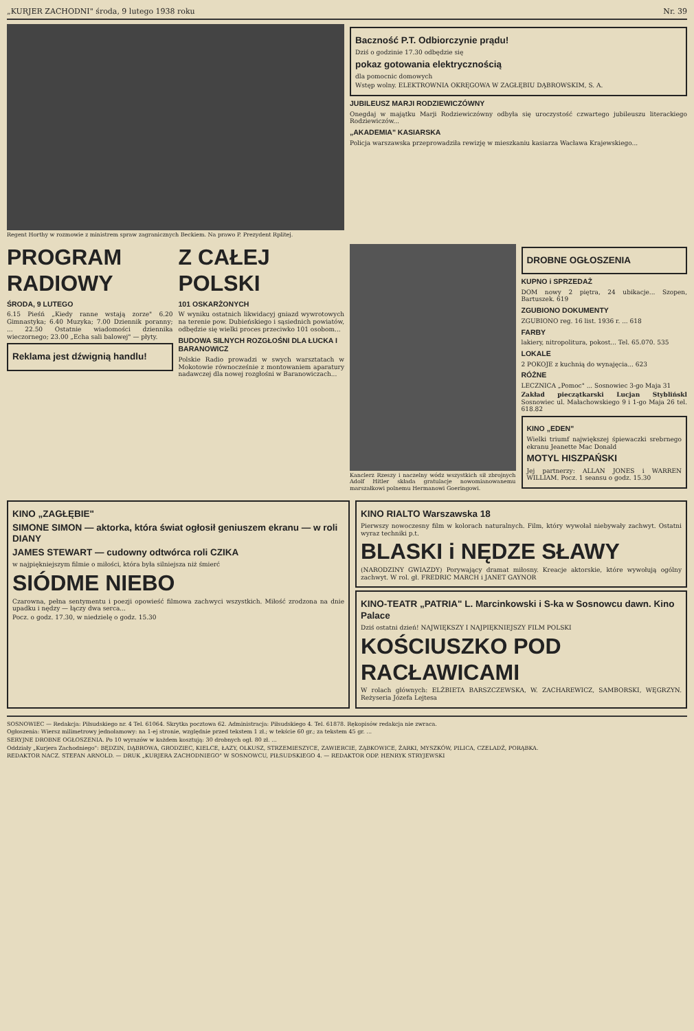„KURJER ZACHODNI" środa, 9 lutego 1938 roku Nr. 39
Regent Horthy w rozmowie z ministrem spraw zagranicznych Beckiem. Na prawo P. Prezydent Rplitej.
Baczność P.T. Odbiorczynie prądu!
Dziś o godzinie 17.30 odbędzie się
pokaz gotowania elektrycznością
dla pomocnic domowych
Wstęp wolny. ELEKTROWNIA OKRĘGOWA W ZAGŁĘBIU DĄBROWSKIM, S. A.
JUBILEUSZ MARJI RODZIEWICZÓWNY
Onegdaj w majątku Marji Rodziewiczówny odbyła się uroczystość czwartego jubileuszu literackiego Rodziewiczów...
„AKADEMIA" KASIARSKA
Policja warszawska przeprowadziła rewizję w mieszkaniu kasiarza Wacława Krajewskiego...
PROGRAM RADIOWY
ŚRODA, 9 LUTEGO
6.15 Pieśń „Kiedy ranne wstają zorze" 6.20 Gimnastyka; 6.40 Muzyka; 7.00 Dziennik poranny; ... 22.50 Ostatnie wiadomości dziennika wieczornego; 23.00 „Echa sali balowej" — płyty.
Reklama jest dźwignią handlu!
Z CAŁEJ POLSKI
101 OSKARŻONYCH
W wyniku ostatnich likwidacyj gniazd wywrotowych na terenie pow. Dubieńskiego i sąsiednich powiatów, odbędzie się wielki proces przeciwko 101 osobom...
BUDOWA SILNYCH ROZGŁOŚNI DLA ŁUCKA I BARANOWICZ
Polskie Radio prowadzi w swych warsztatach w Mokotowie równocześnie z montowaniem aparatury nadawczej dla nowej rozgłośni w Baranowiczach...
Kanclerz Rzeszy i naczelny wódz wszystkich sił zbrojnych Adolf Hitler składa gratulacje nowomianowanemu marszałkowi polnemu Hermanowi Goeringowi.
DROBNE OGŁOSZENIA
KUPNO i SPRZEDAŻ
DOM nowy 2 piętra, 24 ubikacje... Szopen, Bartuszek. 619
ZGUBIONO DOKUMENTY
ZGUBIONO reg. 16 list. 1936 r. ... 618
FARBY
lakiery, nitropolitura, pokost... Tel. 65.070. 535
LOKALE
2 POKOJE z kuchnią do wynajęcia... 623
RÓŻNE
LECZNICA „Pomoc" ... Sosnowiec 3-go Maja 31
Zakład pieczątkarski Lucjan Styblińskl Sosnowiec ul. Małachowskiego 9 i 1-go Maja 26 tel. 618.82
KINO „EDEN"
Wielki triumf największej śpiewaczki srebrnego ekranu Jeanette Mac Donald
MOTYL HISZPAŃSKI
Jej partnerzy: ALLAN JONES i WARREN WILLIAM. Pocz. 1 seansu o godz. 15.30
KINO „ZAGŁĘBIE"
SIMONE SIMON — aktorka, która świat ogłosił geniuszem ekranu — w roli DIANY
JAMES STEWART — cudowny odtwórca roli CZIKA
w najpiękniejszym filmie o miłości, która była silniejsza niż śmierć
SIÓDME NIEBO
Czarowna, pełna sentymentu i poezji opowieść filmowa zachwyci wszystkich. Miłość zrodzona na dnie upadku i nędzy — łączy dwa serca...
Pocz. o godz. 17.30, w niedzielę o godz. 15.30
KINO RIALTO Warszawska 18
Pierwszy nowoczesny film w kolorach naturalnych. Film, który wywołał niebywały zachwyt. Ostatni wyraz techniki p.t.
BLASKI i NĘDZE SŁAWY
(NARODZINY GWIAZDY) Porywający dramat miłosny. Kreacje aktorskie, które wywołują ogólny zachwyt. W rol. gł. FREDRIC MARCH i JANET GAYNOR
KINO-TEATR „PATRIA" L. Marcinkowski i S-ka w Sosnowcu dawn. Kino Palace
Dziś ostatni dzień! NAJWIĘKSZY I NAJPIĘKNIEJSZY FILM POLSKI
KOŚCIUSZKO POD RACŁAWICAMI
W rolach głównych: ELŻBIETA BARSZCZEWSKA, W. ZACHAREWICZ, SAMBORSKI, WĘGRZYN. Reżyseria Józefa Lejtesa
SOSNOWIEC — Redakcja: Piłsudskiego nr. 4 Tel. 61064. Skrytka pocztowa 62. Administracja: Piłsudskiego 4. Tel. 61878. Rękopisów redakcja nie zwraca.
Ogłoszenia: Wiersz milimetrowy jednołamowy: na 1-ej stronie, względnie przed tekstem 1 zł.; w tekście 60 gr.; za tekstem 45 gr. ...
SERYJNE DROBNE OGŁOSZENIA. Po 10 wyrazów w każdem kosztują: 30 drobnych ogł. 80 zł. ...
Oddziały „Kurjera Zachodniego": BĘDZIN, DĄBROWA, GRODZIEC, KIELCE, ŁAZY, OLKUSZ, STRZEMIESZYCE, ZAWIERCIE, ZĄBKOWICE, ŻARKI, MYSZKÓW, PILICA, CZELADŹ, PORĄBKA.
REDAKTOR NACZ. STEFAN ARNOLD. — DRUK „KURJERA ZACHODNIEGO" W SOSNOWCU, PIŁSUDSKIEGO 4. — REDAKTOR ODP. HENRYK STRYJEWSKI